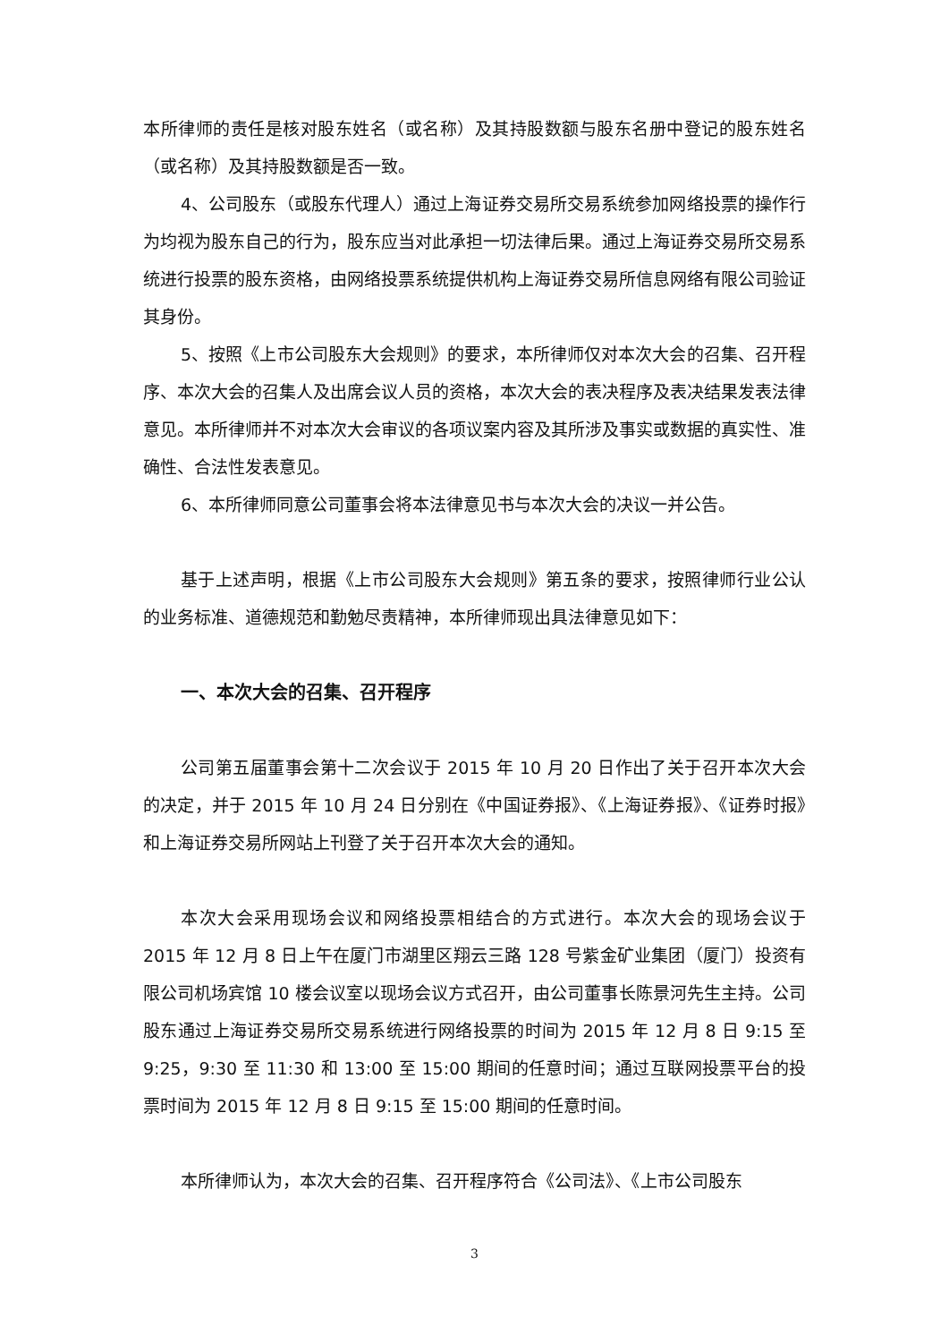本所律师的责任是核对股东姓名（或名称）及其持股数额与股东名册中登记的股东姓名（或名称）及其持股数额是否一致。
4、公司股东（或股东代理人）通过上海证券交易所交易系统参加网络投票的操作行为均视为股东自己的行为，股东应当对此承担一切法律后果。通过上海证券交易所交易系统进行投票的股东资格，由网络投票系统提供机构上海证券交易所信息网络有限公司验证其身份。
5、按照《上市公司股东大会规则》的要求，本所律师仅对本次大会的召集、召开程序、本次大会的召集人及出席会议人员的资格，本次大会的表决程序及表决结果发表法律意见。本所律师并不对本次大会审议的各项议案内容及其所涉及事实或数据的真实性、准确性、合法性发表意见。
6、本所律师同意公司董事会将本法律意见书与本次大会的决议一并公告。
基于上述声明，根据《上市公司股东大会规则》第五条的要求，按照律师行业公认的业务标准、道德规范和勤勉尽责精神，本所律师现出具法律意见如下：
一、本次大会的召集、召开程序
公司第五届董事会第十二次会议于 2015 年 10 月 20 日作出了关于召开本次大会的决定，并于 2015 年 10 月 24 日分别在《中国证券报》、《上海证券报》、《证券时报》和上海证券交易所网站上刊登了关于召开本次大会的通知。
本次大会采用现场会议和网络投票相结合的方式进行。本次大会的现场会议于 2015 年 12 月 8 日上午在厦门市湖里区翔云三路 128 号紫金矿业集团（厦门）投资有限公司机场宾馆 10 楼会议室以现场会议方式召开，由公司董事长陈景河先生主持。公司股东通过上海证券交易所交易系统进行网络投票的时间为 2015 年 12 月 8 日 9:15 至 9:25，9:30 至 11:30 和 13:00 至 15:00 期间的任意时间；通过互联网投票平台的投票时间为 2015 年 12 月 8 日 9:15 至 15:00 期间的任意时间。
本所律师认为，本次大会的召集、召开程序符合《公司法》、《上市公司股东
3